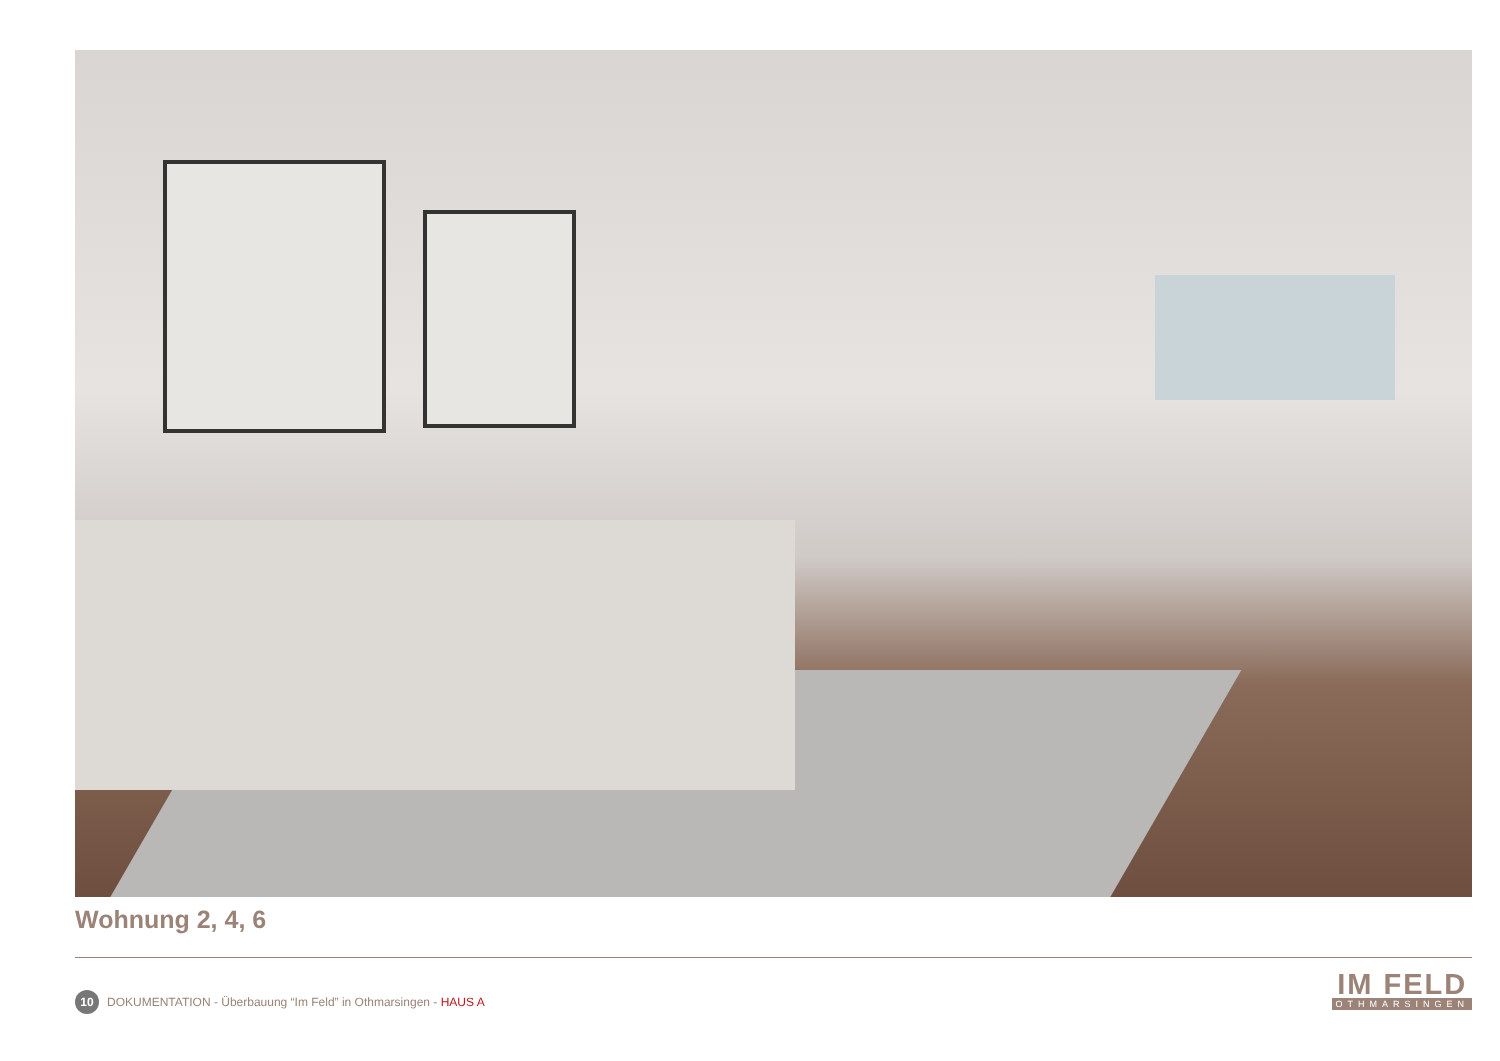Wohnung 2, 4, 6
10 DOKUMENTATION - Überbauung “Im Feld” in Othmarsingen - HAUS A
IM FELD
OTHMARSINGEN